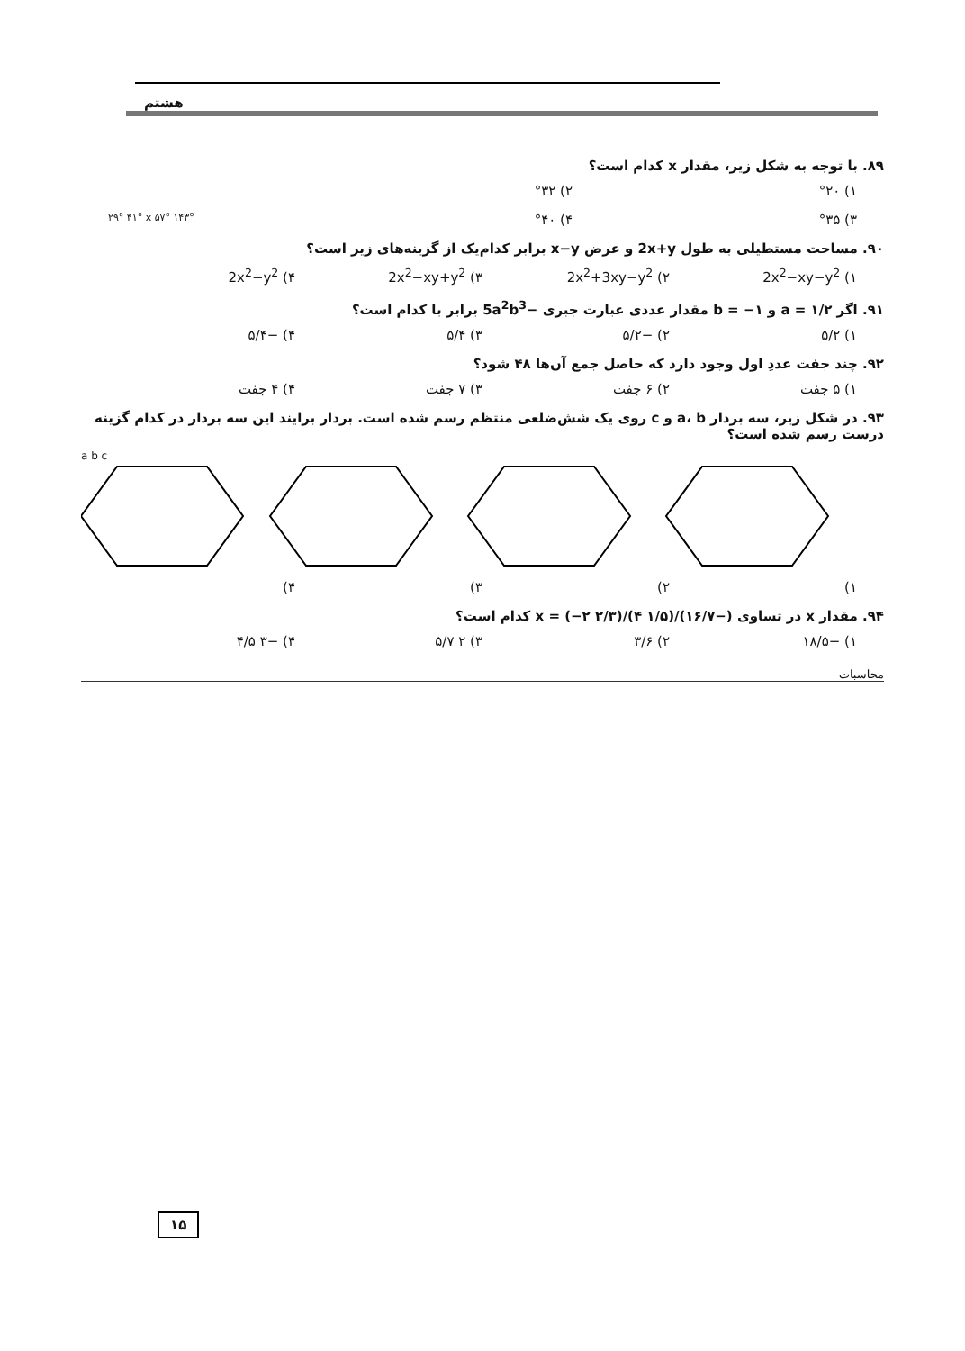هشتم
۸۹. با توجه به شکل زیر، مقدار x کدام است؟
۱) °۲۰ ۲) °۳۲
۳) °۳۵ ۴) °۴۰ ۲۹° ۴۱° x ۵۷° ۱۴۳°
۹۰. مساحت مستطیلی به طول 2x+y و عرض x−y برابر کدام‌یک از گزینه‌های زیر است؟
۱) 2x<sup>2</sup>−xy−y<sup>2</sup> ۲) 2x<sup>2</sup>+3xy−y<sup>2</sup> ۳) 2x<sup>2</sup>−xy+y<sup>2</sup> ۴) 2x<sup>2</sup>−y<sup>2</sup>
۹۱. اگر a = ۱/۲ و b = −۱ مقدار عددی عبارت جبری −5a<sup>2</sup>b<sup>3</sup> برابر با کدام است؟
۱) ۵/۲ ۲) −۵/۲ ۳) ۵/۴ ۴) −۵/۴
۹۲. چند جفت عددِ اول وجود دارد که حاصل جمع آن‌ها ۴۸ شود؟
۱) ۵ جفت ۲) ۶ جفت ۳) ۷ جفت ۴) ۴ جفت
۹۳. در شکل زیر، سه بردار a، b و c روی یک شش‌ضلعی منتظم رسم شده است. بردار برایند این سه بردار در کدام گزینه درست رسم شده است؟
a b c
۱) ۲) ۳) ۴)
۹۴. مقدار x در تساوی (−۱۶/۷)/x = (−۲ ۲/۳)/(۴ ۱/۵) کدام است؟
۱) −۱۸/۵ ۲) ۳/۶ ۳) ۲ ۵/۷ ۴) −۳ ۴/۵
محاسبات
۱۵